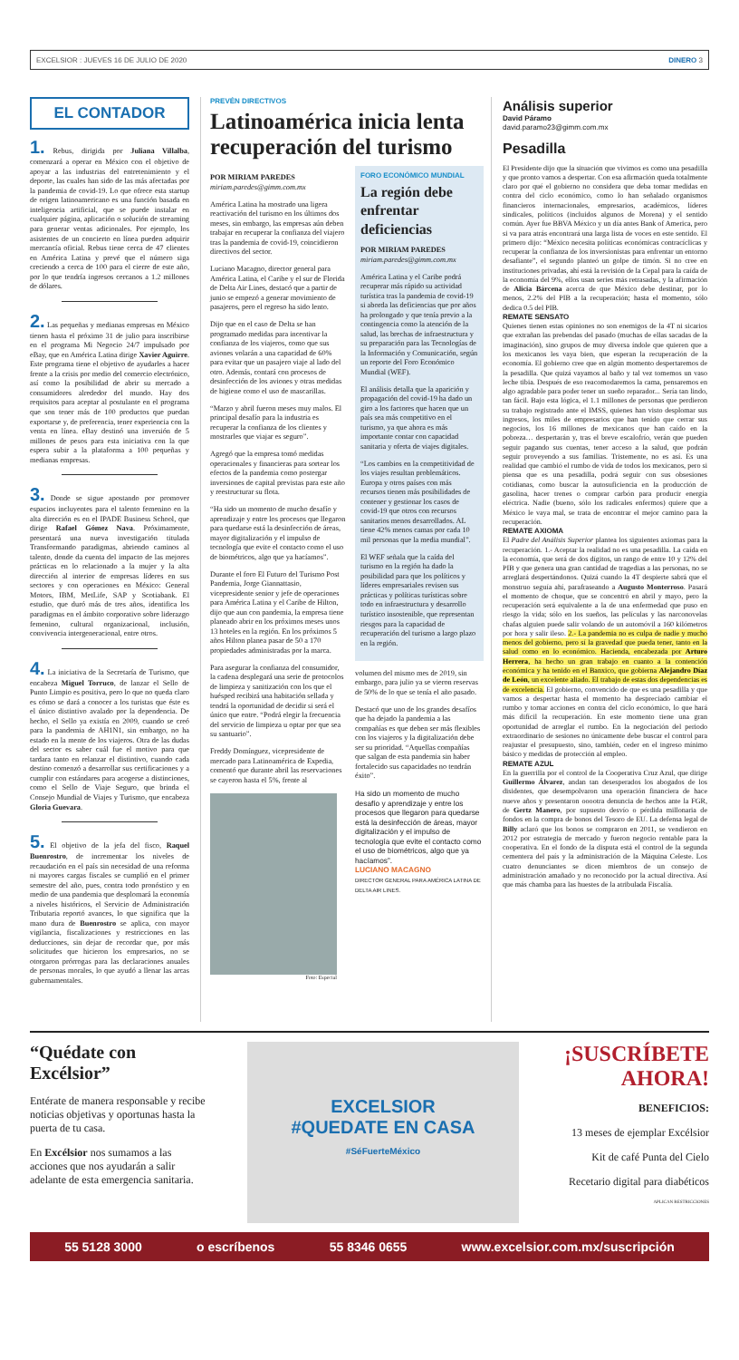EXCELSIOR : JUEVES 16 DE JULIO DE 2020 DINERO 3
EL CONTADOR
1. Rebus, dirigida por Juliana Villalba, comenzará a operar en México con el objetivo de apoyar a las industrias del entretenimiento y el deporte, las cuales han sido de las más afectadas por la pandemia de covid-19. Lo que ofrece esta startup de origen latinoamericano es una función basada en inteligencia artificial, que se puede instalar en cualquier página, aplicación o solución de streaming para generar ventas adicionales. Por ejemplo, los asistentes de un concierto en línea pueden adquirir mercancía oficial. Rebus tiene cerca de 47 clientes en América Latina y prevé que el número siga creciendo a cerca de 100 para el cierre de este año, por lo que tendría ingresos cercanos a 1.2 millones de dólares.
2. Las pequeñas y medianas empresas en México tienen hasta el próximo 31 de julio para inscribirse en el programa Mi Negocio 24/7 impulsado por eBay, que en América Latina dirige Xavier Aguirre. Este programa tiene el objetivo de ayudarles a hacer frente a la crisis por medio del comercio electrónico, así como la posibilidad de abrir su mercado a consumidores alrededor del mundo. Hay dos requisitos para aceptar al postulante en el programa que son tener más de 100 productos que puedan exportarse y, de preferencia, tener experiencia con la venta en línea. eBay destinó una inversión de 5 millones de pesos para esta iniciativa con la que espera subir a la plataforma a 100 pequeñas y medianas empresas.
3. Donde se sigue apostando por promover espacios incluyentes para el talento femenino en la alta dirección es en el IPADE Business School, que dirige Rafael Gómez Nava. Próximamente, presentará una nueva investigación titulada Transformando paradigmas, abriendo caminos al talento, donde da cuenta del impacto de las mejores prácticas en lo relacionado a la mujer y la alta dirección al interior de empresas líderes en sus sectores y con operaciones en México: General Motors, IBM, MetLife, SAP y Scotiabank. El estudio, que duró más de tres años, identifica los paradigmas en el ámbito corporativo sobre liderazgo femenino, cultural organizacional, inclusión, convivencia intergeneracional, entre otros.
4. La iniciativa de la Secretaría de Turismo, que encabeza Miguel Torruco, de lanzar el Sello de Punto Limpio es positiva, pero lo que no queda claro es cómo se dará a conocer a los turistas que éste es el único distintivo avalado por la dependencia. De hecho, el Sello ya existía en 2009, cuando se creó para la pandemia de AH1N1, sin embargo, no ha estado en la mente de los viajeros. Otra de las dudas del sector es saber cuál fue el motivo para que tardara tanto en relanzar el distintivo, cuando cada destino comenzó a desarrollar sus certificaciones y a cumplir con estándares para acogerse a distinciones, como el Sello de Viaje Seguro, que brinda el Consejo Mundial de Viajes y Turismo, que encabeza Gloria Guevara.
5. El objetivo de la jefa del fisco, Raquel Buenrostro, de incrementar los niveles de recaudación en el país sin necesidad de una reforma ni mayores cargas fiscales se cumplió en el primer semestre del año, pues, contra todo pronóstico y en medio de una pandemia que desplomará la economía a niveles históricos, el Servicio de Administración Tributaria reportó avances, lo que significa que la mano dura de Buenrostro se aplica, con mayor vigilancia, fiscalizaciones y restricciones en las deducciones, sin dejar de recordar que, por más solicitudes que hicieron los empresarios, no se otorgaron prórrogas para las declaraciones anuales de personas morales, lo que ayudó a llenar las arcas gubernamentales.
PREVÉN DIRECTIVOS
Latinoamérica inicia lenta recuperación del turismo
POR MIRIAM PAREDES
miriam.paredes@gimm.com.mx
América Latina ha mostrado una ligera reactivación del turismo en los últimos dos meses, sin embargo, las empresas aún deben trabajar en recuperar la confianza del viajero tras la pandemia de covid-19, coincidieron directivos del sector.
Luciano Macagno, director general para América Latina, el Caribe y el sur de Florida de Delta Air Lines, destacó que a partir de junio se empezó a generar movimiento de pasajeros, pero el regreso ha sido lento.
Dijo que en el caso de Delta se han programado medidas para incentivar la confianza de los viajeros, como que sus aviones volarán a una capacidad de 60% para evitar que un pasajero viaje al lado del otro. Además, contará con procesos de desinfección de los aviones y otras medidas de higiene como el uso de mascarillas.
“Marzo y abril fueron meses muy malos. El principal desafío para la industria es recuperar la confianza de los clientes y mostrarles que viajar es seguro”.
Agregó que la empresa tomó medidas operacionales y financieras para sortear los efectos de la pandemia como postergar inversiones de capital previstas para este año y reestructurar su flota.
“Ha sido un momento de mucho desafío y aprendizaje y entre los procesos que llegaron para quedarse está la desinfección de áreas, mayor digitalización y el impulso de tecnología que evite el contacto como el uso de biométricos, algo que ya hacíamos”.
Durante el foro El Futuro del Turismo Post Pandemia, Jorge Giannattasio, vicepresidente senior y jefe de operaciones para América Latina y el Caribe de Hilton, dijo que aun con pandemia, la empresa tiene planeado abrir en los próximos meses unos 13 hoteles en la región. En los próximos 5 años Hilton planea pasar de 50 a 170 propiedades administradas por la marca.
Para asegurar la confianza del consumidor, la cadena desplegará una serie de protocolos de limpieza y sanitización con los que el huésped recibirá una habitación sellada y tendrá la oportunidad de decidir si será el único que entre. “Podrá elegir la frecuencia del servicio de limpieza u optar por que sea su santuario”.
Freddy Domínguez, vicepresidente de mercado para Latinoamérica de Expedia, comentó que durante abril las reservaciones se cayeron hasta el 5%, frente al
Foto: Especial
FORO ECONÓMICO MUNDIAL
La región debe enfrentar deficiencias
POR MIRIAM PAREDES
miriam.paredes@gimm.com.mx
América Latina y el Caribe podrá recuperar más rápido su actividad turística tras la pandemia de covid-19 si aborda las deficiencias que por años ha prolongado y que tenía previo a la contingencia como la atención de la salud, las brechas de infraestructura y su preparación para las Tecnologías de la Información y Comunicación, según un reporte del Foro Económico Mundial (WEF).
El análisis detalla que la aparición y propagación del covid-19 ha dado un giro a los factores que hacen que un país sea más competitivo en el turismo, ya que ahora es más importante contar con capacidad sanitaria y oferta de viajes digitales.
“Los cambios en la competitividad de los viajes resultan problemáticos. Europa y otros países con más recursos tienen más posibilidades de contener y gestionar los casos de covid-19 que otros con recursos sanitarios menos desarrollados. AL tiene 42% menos camas por cada 10 mil personas que la media mundial”.
El WEF señala que la caída del turismo en la región ha dado la posibilidad para que los políticos y líderes empresariales revisen sus prácticas y políticas turísticas sobre todo en infraestructura y desarrollo turístico insostenible, que representan riesgos para la capacidad de recuperación del turismo a largo plazo en la región.
volumen del mismo mes de 2019, sin embargo, para julio ya se vieron reservas de 50% de lo que se tenía el año pasado.
Destacó que uno de los grandes desafíos que ha dejado la pandemia a las compañías es que deben ser más flexibles con los viajeros y la digitalización debe ser su prioridad. “Aquellas compañías que salgan de esta pandemia sin haber fortalecido sus capacidades no tendrán éxito”.
Ha sido un momento de mucho desafío y aprendizaje y entre los procesos que llegaron para quedarse está la desinfección de áreas, mayor digitalización y el impulso de tecnología que evite el contacto como el uso de biométricos, algo que ya hacíamos”.
LUCIANO MACAGNO
DIRECTOR GENERAL PARA AMÉRICA LATINA DE DELTA AIR LINES.
Análisis superior
David Páramo
david.paramo23@gimm.com.mx
Pesadilla
El Presidente dijo que la situación que vivimos es como una pesadilla y que pronto vamos a despertar. Con esa afirmación queda totalmente claro por qué el gobierno no considera que deba tomar medidas en contra del ciclo económico, como lo han señalado organismos financieros internacionales, empresarios, académicos, líderes sindicales, políticos (incluidos algunos de Morena) y el sentido común. Ayer fue BBVA México y un día antes Bank of America, pero si va para atrás encontrará una larga lista de voces en este sentido. El primero dijo: “México necesita políticas económicas contracíclicas y recuperar la confianza de los inversionistas para enfrentar un entorno desafiante”, el segundo planteó un golpe de timón. Si no cree en instituciones privadas, ahí está la revisión de la Cepal para la caída de la economía del 9%, ellos usan series más retrasadas, y la afirmación de Alicia Bárcena acerca de que México debe destinar, por lo menos, 2.2% del PIB a la recuperación; hasta el momento, sólo dedica 0.5 del PIB.
REMATE SENSATO
Quienes tienen estas opiniones no son enemigos de la 4T ni sicarios que extrañan las prebendas del pasado (muchas de ellas sacadas de la imaginación), sino grupos de muy diversa índole que quieren que a los mexicanos les vaya bien, que esperan la recuperación de la economía. El gobierno cree que en algún momento despertaremos de la pesadilla. Que quizá vayamos al baño y tal vez tomemos un vaso leche tibia. Después de eso reacomodaremos la cama, pensaremos en algo agradable para poder tener un sueño reparador... Sería tan lindo, tan fácil. Bajo esta lógica, el 1.1 millones de personas que perdieron su trabajo registrado ante el IMSS, quienes han visto desplomar sus ingresos, los miles de empresarios que han tenido que cerrar sus negocios, los 16 millones de mexicanos que han caído en la pobreza… despertarán y, tras el breve escalofrío, verán que pueden seguir pagando sus cuentas, tener acceso a la salud, que podrán seguir proveyendo a sus familias. Tristemente, no es así. Es una realidad que cambió el rumbo de vida de todos los mexicanos, pero si piensa que es una pesadilla, podrá seguir con sus obsesiones cotidianas, como buscar la autosuficiencia en la producción de gasolina, hacer trenes o comprar carbón para producir energía eléctrica. Nadie (bueno, sólo los radicales enfermos) quiere que a México le vaya mal, se trata de encontrar el mejor camino para la recuperación.
REMATE AXIOMA
El Padre del Análisis Superior plantea los siguientes axiomas para la recuperación. 1.- Aceptar la realidad no es una pesadilla. La caída en la economía, que será de dos dígitos, un rango de entre 10 y 12% del PIB y que genera una gran cantidad de tragedias a las personas, no se arreglará despertándonos. Quizá cuando la 4T despierte sabrá que el monstruo seguía ahí, parafraseando a Augusto Monterroso. Pasará el momento de choque, que se concentró en abril y mayo, pero la recuperación será equivalente a la de una enfermedad que puso en riesgo la vida; sólo en los sueños, las películas y las narconovelas chafas alguien puede salir volando de un automóvil a 160 kilómetros por hora y salir ileso. 2.- La pandemia no es culpa de nadie y mucho menos del gobierno, pero sí la gravedad que pueda tener, tanto en la salud como en lo económico. Hacienda, encabezada por Arturo Herrera, ha hecho un gran trabajo en cuanto a la contención económica y ha tenido en el Banxico, que gobierna Alejandro Díaz de León, un excelente aliado. El trabajo de estas dos dependencias es de excelencia. El gobierno, convencido de que es una pesadilla y que vamos a despertar hasta el momento ha despreciado cambiar el rumbo y tomar acciones en contra del ciclo económico, lo que hará más difícil la recuperación. En este momento tiene una gran oportunidad de arreglar el rumbo. En la negociación del periodo extraordinario de sesiones no únicamente debe buscar el control para reajustar el presupuesto, sino, también, ceder en el ingreso mínimo básico y medidas de protección al empleo.
REMATE AZUL
En la guerrilla por el control de la Cooperativa Cruz Azul, que dirige Guillermo Álvarez, andan tan desesperados los abogados de los disidentes, que desempolvaron una operación financiera de hace nueve años y presentaron ooootra denuncia de hechos ante la FGR, de Gertz Manero, por supuesto desvío o pérdida millonaria de fondos en la compra de bonos del Tesoro de EU. La defensa legal de Billy aclaró que los bonos se compraron en 2011, se vendieron en 2012 por estrategia de mercado y fueron negocio rentable para la cooperativa. En el fondo de la disputa está el control de la segunda cementera del país y la administración de la Máquina Celeste. Los cuatro denunciantes se dicen miembros de un consejo de administración amañado y no reconocido por la actual directiva. Así que más chamba para las huestes de la atribulada Fiscalía.
“Quédate con Excélsior”
Entérate de manera responsable y recibe noticias objetivas y oportunas hasta la puerta de tu casa.
En Excélsior nos sumamos a las acciones que nos ayudarán a salir adelante de esta emergencia sanitaria.
EXCELSIOR
#QUEDATE EN CASA
#SéFuerteMéxico
¡SUSCRÍBETE AHORA!
BENEFICIOS:
13 meses de ejemplar Excélsior
Kit de café Punta del Cielo
Recetario digital para diabéticos
APLICAN RESTRICCIONES
55 5128 3000 o escríbenos 55 8346 0655 www.excelsior.com.mx/suscripción